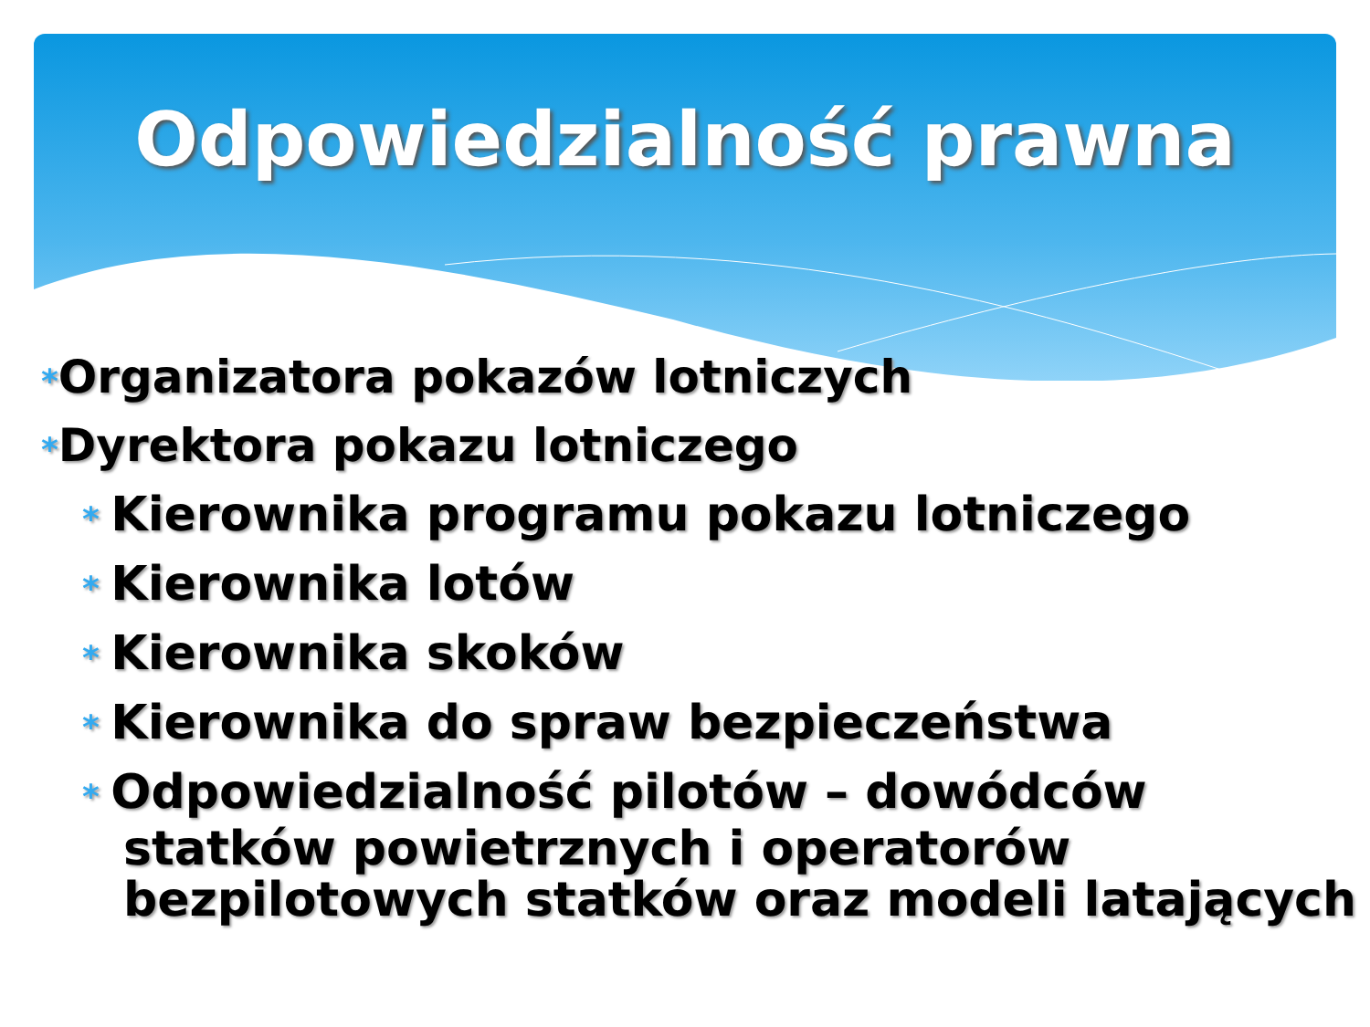Odpowiedzialność prawna
*Organizatora pokazów lotniczych
*Dyrektora pokazu lotniczego
* Kierownika programu pokazu lotniczego
* Kierownika lotów
* Kierownika skoków
* Kierownika do spraw bezpieczeństwa
* Odpowiedzialność pilotów – dowódców statków powietrznych i operatorów bezpilotowych statków oraz modeli latających